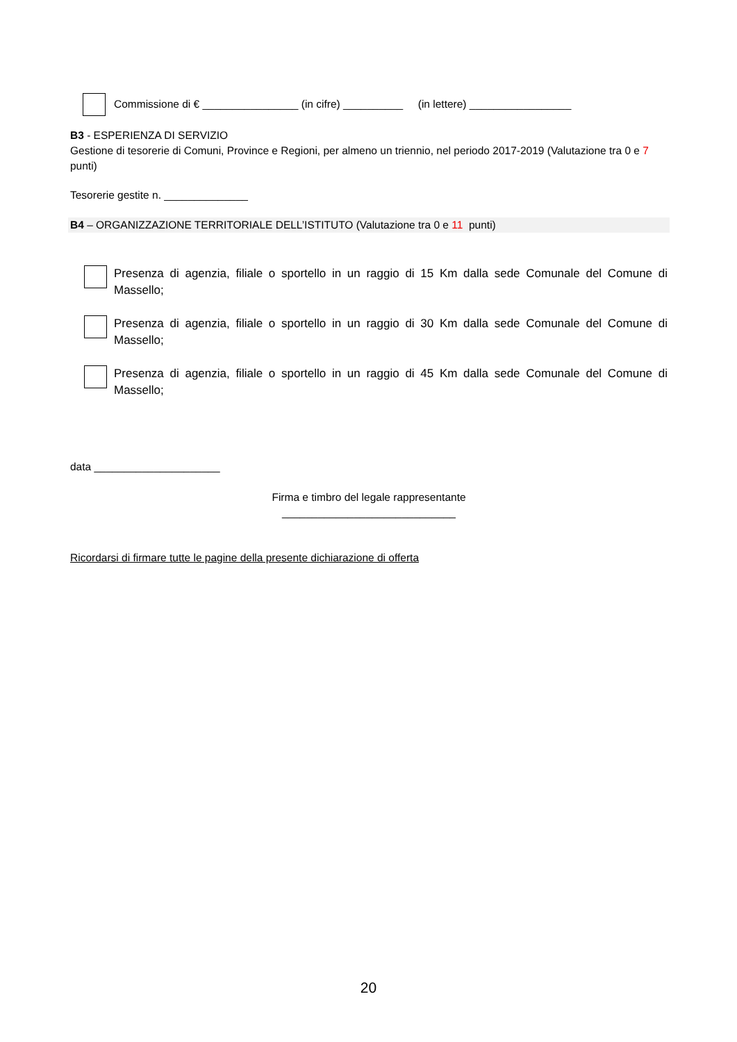Commissione di € ________________ (in cifre) __________ (in lettere) _________________
B3 - ESPERIENZA DI SERVIZIO
Gestione di tesorerie di Comuni, Province e Regioni, per almeno un triennio, nel periodo 2017-2019 (Valutazione tra 0 e 7 punti)
Tesorerie gestite n. ______________
B4 – ORGANIZZAZIONE TERRITORIALE DELL’ISTITUTO (Valutazione tra 0 e 11 punti)
Presenza di agenzia, filiale o sportello in un raggio di 15 Km dalla sede Comunale del Comune di Massello;
Presenza di agenzia, filiale o sportello in un raggio di 30 Km dalla sede Comunale del Comune di Massello;
Presenza di agenzia, filiale o sportello in un raggio di 45 Km dalla sede Comunale del Comune di Massello;
data _____________________
Firma e timbro del legale rappresentante
_____________________________
Ricordarsi di firmare tutte le pagine della presente dichiarazione di offerta
20